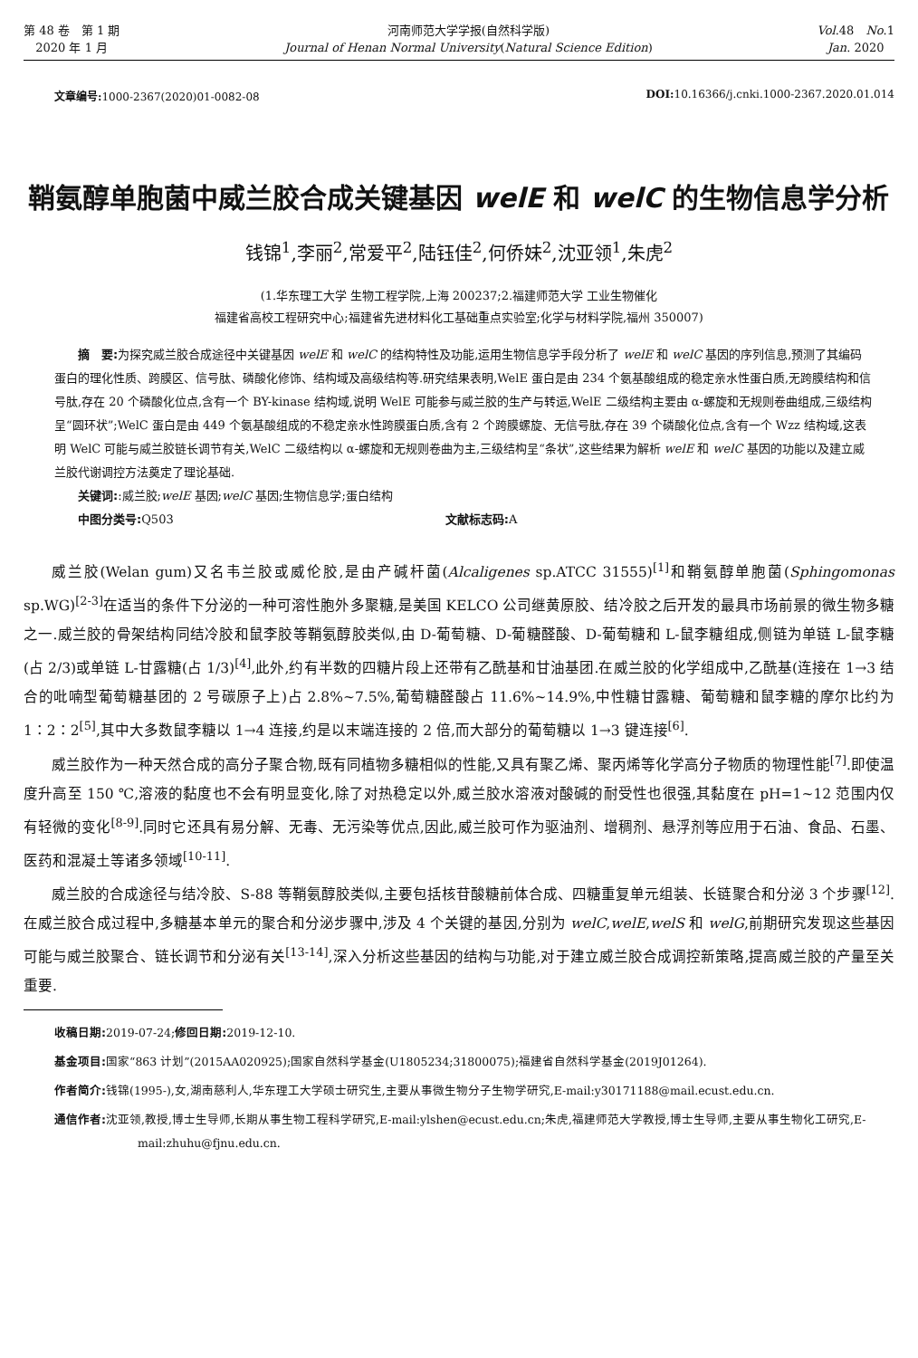第 48 卷　第 1 期
2020 年 1 月
河南师范大学学报(自然科学版)
Journal of Henan Normal University(Natural Science Edition)
Vol.48　No.1
Jan. 2020
文章编号: 1000-2367(2020)01-0082-08 DOI: 10.16366/j.cnki.1000-2367.2020.01.014
鞘氨醇单胞菌中威兰胶合成关键基因 welE 和 welC 的生物信息学分析
钱锦<sup>1</sup>,李丽<sup>2</sup>,常爱平<sup>2</sup>,陆钰佳<sup>2</sup>,何侨妹<sup>2</sup>,沈亚领<sup>1</sup>,朱虎<sup>2</sup>
(1.华东理工大学 生物工程学院,上海 200237;2.福建师范大学 工业生物催化
福建省高校工程研究中心;福建省先进材料化工基础重点实验室;化学与材料学院,福州 350007)
摘　要: 为探究威兰胶合成途径中关键基因 welE 和 welC 的结构特性及功能,运用生物信息学手段分析了 welE 和 welC 基因的序列信息,预测了其编码蛋白的理化性质、跨膜区、信号肽、磷酸化修饰、结构域及高级结构等.研究结果表明,WelE 蛋白是由 234 个氨基酸组成的稳定亲水性蛋白质,无跨膜结构和信号肽,存在 20 个磷酸化位点,含有一个 BY-kinase 结构域,说明 WelE 可能参与威兰胶的生产与转运,WelE 二级结构主要由 α-螺旋和无规则卷曲组成,三级结构呈“圆环状”;WelC 蛋白是由 449 个氨基酸组成的不稳定亲水性跨膜蛋白质,含有 2 个跨膜螺旋、无信号肽,存在 39 个磷酸化位点,含有一个 Wzz 结构域,这表明 WelC 可能与威兰胶链长调节有关,WelC 二级结构以 α-螺旋和无规则卷曲为主,三级结构呈“条状”,这些结果为解析 welE 和 welC 基因的功能以及建立威兰胶代谢调控方法奠定了理论基础.
关键词::威兰胶;welE 基因;welC 基因;生物信息学;蛋白结构
中图分类号: Q503 文献标志码: A
威兰胶(Welan gum)又名韦兰胶或威伦胶,是由产碱杆菌(Alcaligenes sp.ATCC 31555)<sup>[1]</sup>和鞘氨醇单胞菌(Sphingomonas sp.WG)<sup>[2-3]</sup>在适当的条件下分泌的一种可溶性胞外多聚糖,是美国 KELCO 公司继黄原胶、结冷胶之后开发的最具市场前景的微生物多糖之一.威兰胶的骨架结构同结冷胶和鼠李胶等鞘氨醇胶类似,由 D-葡萄糖、D-葡糖醛酸、D-葡萄糖和 L-鼠李糖组成,侧链为单链 L-鼠李糖(占 2/3)或单链 L-甘露糖(占 1/3)<sup>[4]</sup>,此外,约有半数的四糖片段上还带有乙酰基和甘油基团.在威兰胶的化学组成中,乙酰基(连接在 1→3 结合的吡喃型葡萄糖基团的 2 号碳原子上)占 2.8%~7.5%,葡萄糖醛酸占 11.6%~14.9%,中性糖甘露糖、葡萄糖和鼠李糖的摩尔比约为 1∶2∶2<sup>[5]</sup>,其中大多数鼠李糖以 1→4 连接,约是以末端连接的 2 倍,而大部分的葡萄糖以 1→3 键连接<sup>[6]</sup>.
威兰胶作为一种天然合成的高分子聚合物,既有同植物多糖相似的性能,又具有聚乙烯、聚丙烯等化学高分子物质的物理性能<sup>[7]</sup>.即使温度升高至 150 ℃,溶液的黏度也不会有明显变化,除了对热稳定以外,威兰胶水溶液对酸碱的耐受性也很强,其黏度在 pH=1~12 范围内仅有轻微的变化<sup>[8-9]</sup>.同时它还具有易分解、无毒、无污染等优点,因此,威兰胶可作为驱油剂、增稠剂、悬浮剂等应用于石油、食品、石墨、医药和混凝土等诸多领域<sup>[10-11]</sup>.
威兰胶的合成途径与结冷胶、S-88 等鞘氨醇胶类似,主要包括核苷酸糖前体合成、四糖重复单元组装、长链聚合和分泌 3 个步骤<sup>[12]</sup>.在威兰胶合成过程中,多糖基本单元的聚合和分泌步骤中,涉及 4 个关键的基因,分别为 welC,welE,welS 和 welG,前期研究发现这些基因可能与威兰胶聚合、链长调节和分泌有关<sup>[13-14]</sup>,深入分析这些基因的结构与功能,对于建立威兰胶合成调控新策略,提高威兰胶的产量至关重要.
收稿日期: 2019-07-24;修回日期: 2019-12-10.
基金项目: 国家“863 计划”(2015AA020925);国家自然科学基金(U1805234;31800075);福建省自然科学基金(2019J01264).
作者简介: 钱锦(1995-),女,湖南慈利人,华东理工大学硕士研究生,主要从事微生物分子生物学研究,E-mail:y30171188@mail.ecust.edu.cn.
通信作者: 沈亚领,教授,博士生导师,长期从事生物工程科学研究,E-mail:ylshen@ecust.edu.cn;朱虎,福建师范大学教授,博士生导师,主要从事生物化工研究,E-mail:zhuhu@fjnu.edu.cn.